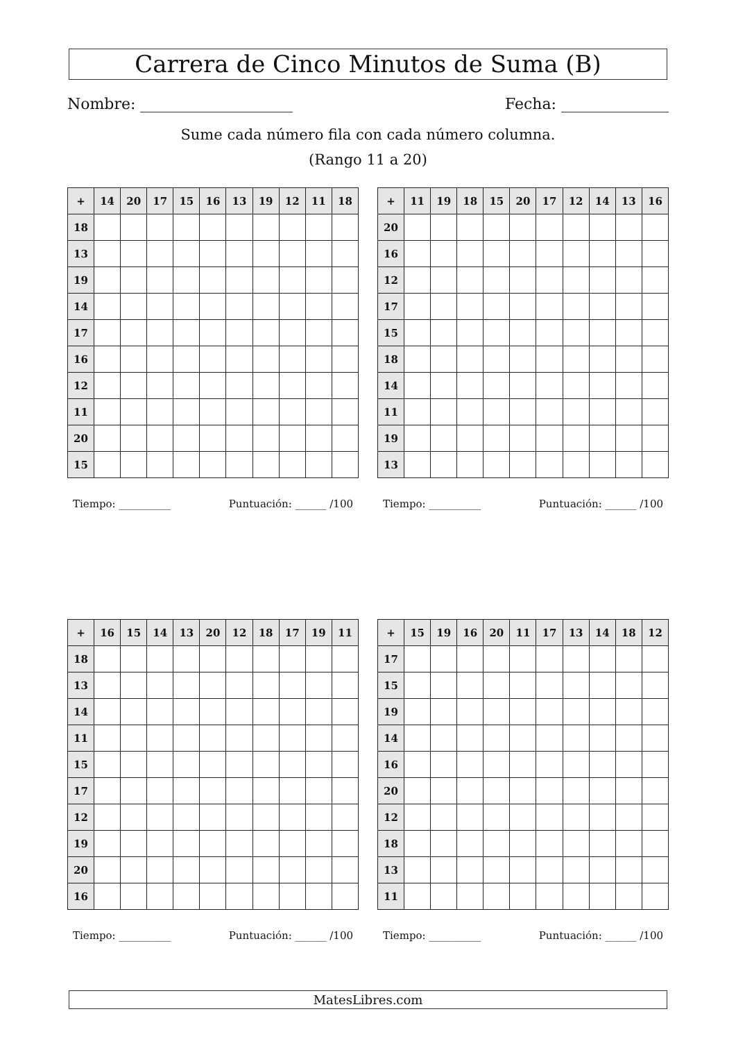Carrera de Cinco Minutos de Suma (B)
Nombre: Fecha:
Sume cada número fila con cada número columna.
(Rango 11 a 20)
| + | 14 | 20 | 17 | 15 | 16 | 13 | 19 | 12 | 11 | 18 |
| --- | --- | --- | --- | --- | --- | --- | --- | --- | --- | --- |
| 18 | | | | | | | | | | |
| 13 | | | | | | | | | | |
| 19 | | | | | | | | | | |
| 14 | | | | | | | | | | |
| 17 | | | | | | | | | | |
| 16 | | | | | | | | | | |
| 12 | | | | | | | | | | |
| 11 | | | | | | | | | | |
| 20 | | | | | | | | | | |
| 15 | | | | | | | | | | |
Tiempo: __________ Puntuación: ______ /100
| + | 11 | 19 | 18 | 15 | 20 | 17 | 12 | 14 | 13 | 16 |
| --- | --- | --- | --- | --- | --- | --- | --- | --- | --- | --- |
| 20 | | | | | | | | | | |
| 16 | | | | | | | | | | |
| 12 | | | | | | | | | | |
| 17 | | | | | | | | | | |
| 15 | | | | | | | | | | |
| 18 | | | | | | | | | | |
| 14 | | | | | | | | | | |
| 11 | | | | | | | | | | |
| 19 | | | | | | | | | | |
| 13 | | | | | | | | | | |
Tiempo: __________ Puntuación: ______ /100
| + | 16 | 15 | 14 | 13 | 20 | 12 | 18 | 17 | 19 | 11 |
| --- | --- | --- | --- | --- | --- | --- | --- | --- | --- | --- |
| 18 | | | | | | | | | | |
| 13 | | | | | | | | | | |
| 14 | | | | | | | | | | |
| 11 | | | | | | | | | | |
| 15 | | | | | | | | | | |
| 17 | | | | | | | | | | |
| 12 | | | | | | | | | | |
| 19 | | | | | | | | | | |
| 20 | | | | | | | | | | |
| 16 | | | | | | | | | | |
Tiempo: __________ Puntuación: ______ /100
| + | 15 | 19 | 16 | 20 | 11 | 17 | 13 | 14 | 18 | 12 |
| --- | --- | --- | --- | --- | --- | --- | --- | --- | --- | --- |
| 17 | | | | | | | | | | |
| 15 | | | | | | | | | | |
| 19 | | | | | | | | | | |
| 14 | | | | | | | | | | |
| 16 | | | | | | | | | | |
| 20 | | | | | | | | | | |
| 12 | | | | | | | | | | |
| 18 | | | | | | | | | | |
| 13 | | | | | | | | | | |
| 11 | | | | | | | | | | |
Tiempo: __________ Puntuación: ______ /100
MatesLibres.com